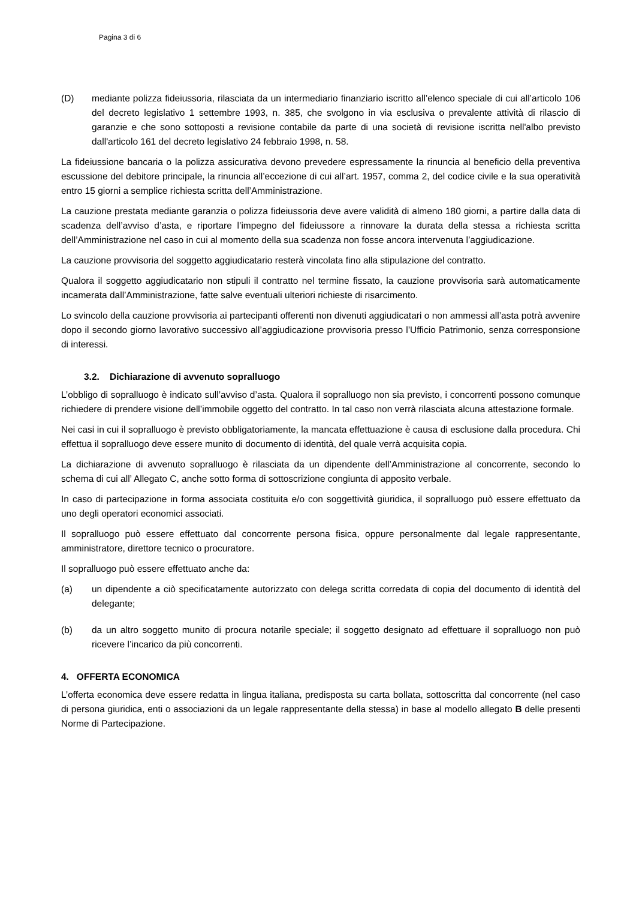Pagina 3 di 6
(D) mediante polizza fideiussoria, rilasciata da un intermediario finanziario iscritto all’elenco speciale di cui all’articolo 106 del decreto legislativo 1 settembre 1993, n. 385, che svolgono in via esclusiva o prevalente attività di rilascio di garanzie e che sono sottoposti a revisione contabile da parte di una società di revisione iscritta nell'albo previsto dall'articolo 161 del decreto legislativo 24 febbraio 1998, n. 58.
La fideiussione bancaria o la polizza assicurativa devono prevedere espressamente la rinuncia al beneficio della preventiva escussione del debitore principale, la rinuncia all’eccezione di cui all’art. 1957, comma 2, del codice civile e la sua operatività entro 15 giorni a semplice richiesta scritta dell’Amministrazione.
La cauzione prestata mediante garanzia o polizza fideiussoria deve avere validità di almeno 180 giorni, a partire dalla data di scadenza dell’avviso d’asta, e riportare l’impegno del fideiussore a rinnovare la durata della stessa a richiesta scritta dell’Amministrazione nel caso in cui al momento della sua scadenza non fosse ancora intervenuta l’aggiudicazione.
La cauzione provvisoria del soggetto aggiudicatario resterà vincolata fino alla stipulazione del contratto.
Qualora il soggetto aggiudicatario non stipuli il contratto nel termine fissato, la cauzione provvisoria sarà automaticamente incamerata dall’Amministrazione, fatte salve eventuali ulteriori richieste di risarcimento.
Lo svincolo della cauzione provvisoria ai partecipanti offerenti non divenuti aggiudicatari o non ammessi all’asta potrà avvenire dopo il secondo giorno lavorativo successivo all’aggiudicazione provvisoria presso l’Ufficio Patrimonio, senza corresponsione di interessi.
3.2. Dichiarazione di avvenuto sopralluogo
L’obbligo di sopralluogo è indicato sull’avviso d’asta. Qualora il sopralluogo non sia previsto, i concorrenti possono comunque richiedere di prendere visione dell’immobile oggetto del contratto. In tal caso non verrà rilasciata alcuna attestazione formale.
Nei casi in cui il sopralluogo è previsto obbligatoriamente, la mancata effettuazione è causa di esclusione dalla procedura. Chi effettua il sopralluogo deve essere munito di documento di identità, del quale verrà acquisita copia.
La dichiarazione di avvenuto sopralluogo è rilasciata da un dipendente dell’Amministrazione al concorrente, secondo lo schema di cui all’ Allegato C, anche sotto forma di sottoscrizione congiunta di apposito verbale.
In caso di partecipazione in forma associata costituita e/o con soggettività giuridica, il sopralluogo può essere effettuato da uno degli operatori economici associati.
Il sopralluogo può essere effettuato dal concorrente persona fisica, oppure personalmente dal legale rappresentante, amministratore, direttore tecnico o procuratore.
Il sopralluogo può essere effettuato anche da:
(a) un dipendente a ciò specificatamente autorizzato con delega scritta corredata di copia del documento di identità del delegante;
(b) da un altro soggetto munito di procura notarile speciale; il soggetto designato ad effettuare il sopralluogo non può ricevere l’incarico da più concorrenti.
4. OFFERTA ECONOMICA
L’offerta economica deve essere redatta in lingua italiana, predisposta su carta bollata, sottoscritta dal concorrente (nel caso di persona giuridica, enti o associazioni da un legale rappresentante della stessa) in base al modello allegato B delle presenti Norme di Partecipazione.